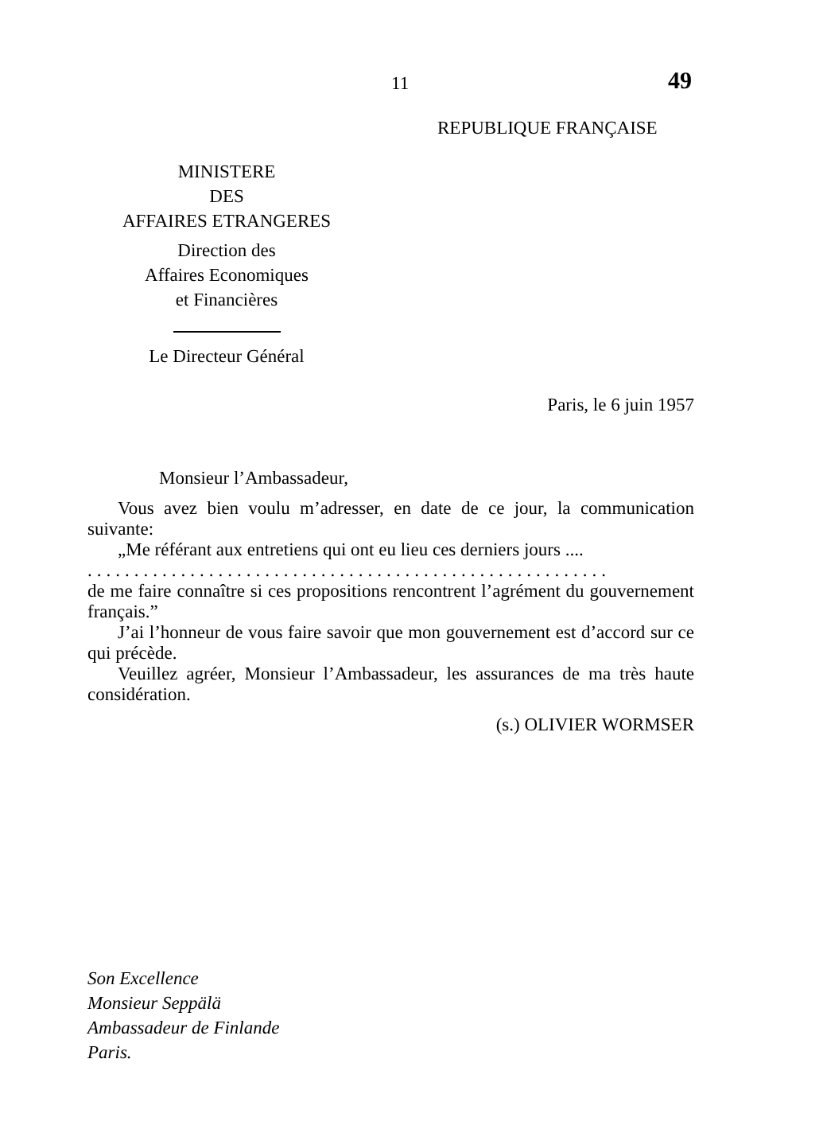11 49
REPUBLIQUE FRANÇAISE
MINISTERE
DES
AFFAIRES ETRANGERES
Direction des
Affaires Economiques
et Financières
Le Directeur Général
Paris, le 6 juin 1957
Monsieur l’Ambassadeur,
Vous avez bien voulu m’adresser, en date de ce jour, la communication suivante:
„Me référant aux entretiens qui ont eu lieu ces derniers jours ....
........................................................
de me faire connaître si ces propositions rencontrent l’agrément du gouvernement français.”
J’ai l’honneur de vous faire savoir que mon gouvernement est d’accord sur ce qui précède.
Veuillez agréer, Monsieur l’Ambassadeur, les assurances de ma très haute considération.
(s.) OLIVIER WORMSER
Son Excellence
Monsieur Seppälä
Ambassadeur de Finlande
Paris.